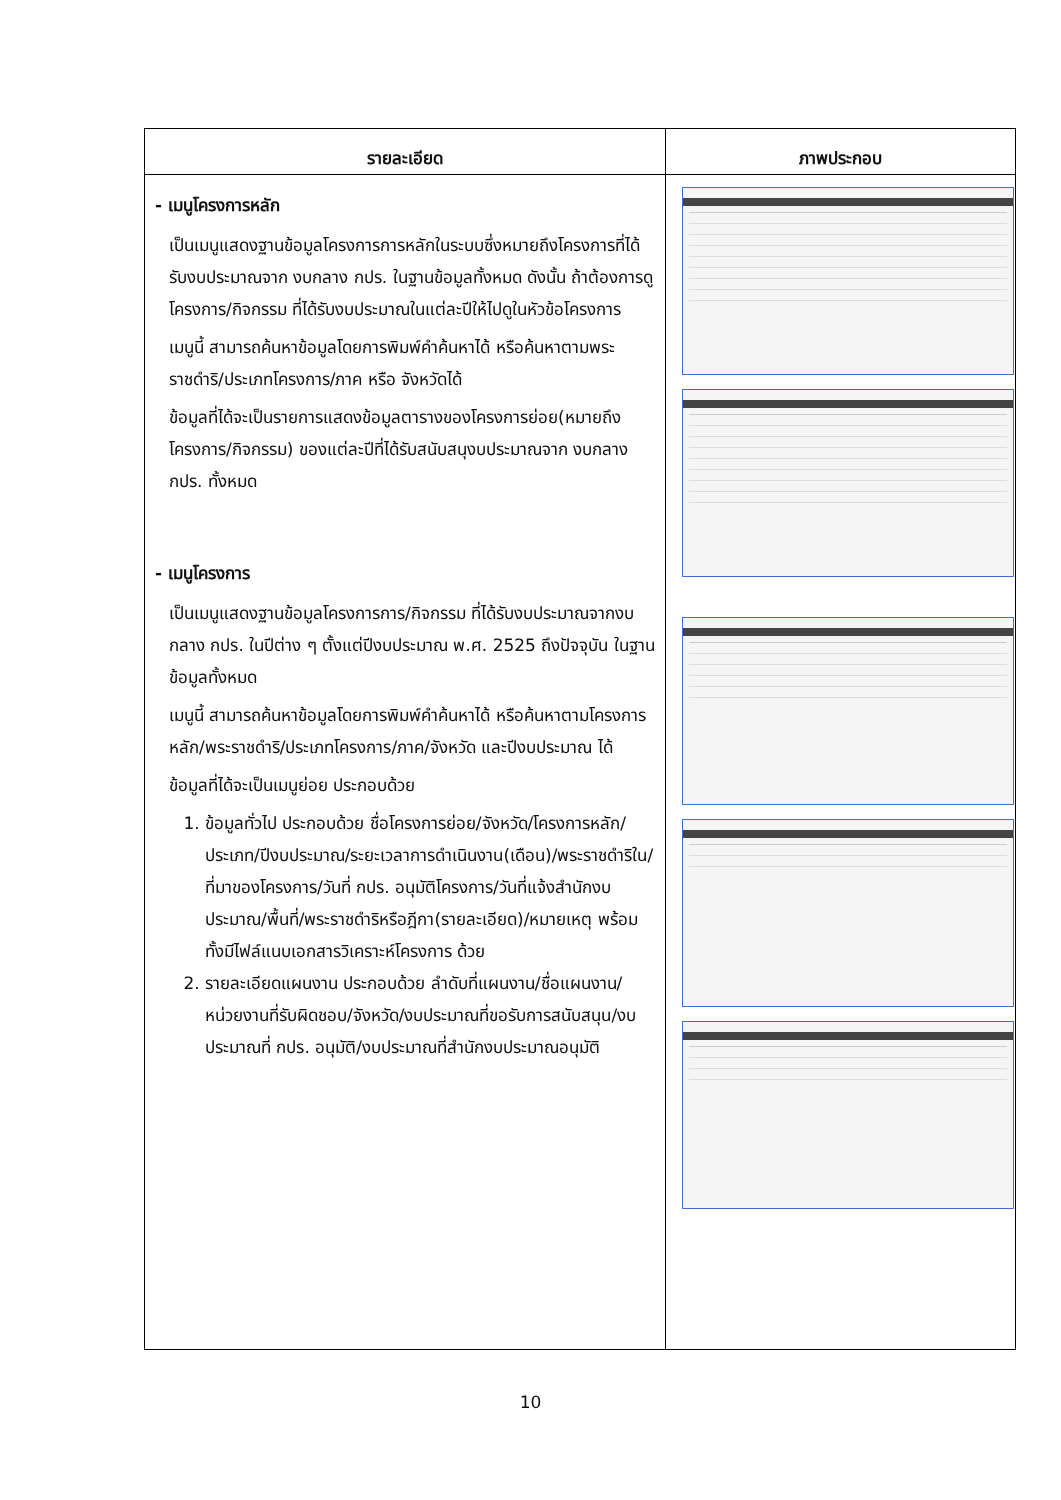| รายละเอียด | ภาพประกอบ |
| --- | --- |
| - เมนูโครงการหลัก เป็นเมนูแสดงฐานข้อมูลโครงการการหลักในระบบซึ่งหมายถึงโครงการที่ได้รับงบประมาณจาก งบกลาง กปร. ในฐานข้อมูลทั้งหมด ดังนั้น ถ้าต้องการดูโครงการ/กิจกรรม ที่ได้รับงบประมาณในแต่ละปีให้ไปดูในหัวข้อโครงการ เมนูนี้ สามารถค้นหาข้อมูลโดยการพิมพ์คำค้นหาได้ หรือค้นหาตามพระราชดำริ/ประเภทโครงการ/ภาค หรือ จังหวัดได้ ข้อมูลที่ได้จะเป็นรายการแสดงข้อมูลตารางของโครงการย่อย(หมายถึงโครงการ/กิจกรรม) ของแต่ละปีที่ได้รับสนับสนุงบประมาณจาก งบกลาง กปร. ทั้งหมด - เมนูโครงการ เป็นเมนูแสดงฐานข้อมูลโครงการการ/กิจกรรม ที่ได้รับงบประมาณจากงบกลาง กปร. ในปีต่าง ๆ ตั้งแต่ปีงบประมาณ พ.ศ. 2525 ถึงปัจจุบัน ในฐานข้อมูลทั้งหมด เมนูนี้ สามารถค้นหาข้อมูลโดยการพิมพ์คำค้นหาได้ หรือค้นหาตามโครงการหลัก/พระราชดำริ/ประเภทโครงการ/ภาค/จังหวัด และปีงบประมาณ ได้ ข้อมูลที่ได้จะเป็นเมนูย่อย ประกอบด้วย 1. ข้อมูลทั่วไป ประกอบด้วย ชื่อโครงการย่อย/จังหวัด/โครงการหลัก/ประเภท/ปีงบประมาณ/ระยะเวลาการดำเนินงาน(เดือน)/พระราชดำริใน/ที่มาของโครงการ/วันที่ กปร. อนุมัติโครงการ/วันที่แจ้งสำนักงบประมาณ/พื้นที่/พระราชดำริหรือฎีกา(รายละเอียด)/หมายเหตุ พร้อมทั้งมีไฟล์แนบเอกสารวิเคราะห์โครงการ ด้วย 2. รายละเอียดแผนงาน ประกอบด้วย ลำดับที่แผนงาน/ชื่อแผนงาน/หน่วยงานที่รับผิดชอบ/จังหวัด/งบประมาณที่ขอรับการสนับสนุน/งบประมาณที่ กปร. อนุมัติ/งบประมาณที่สำนักงบประมาณอนุมัติ | |
10